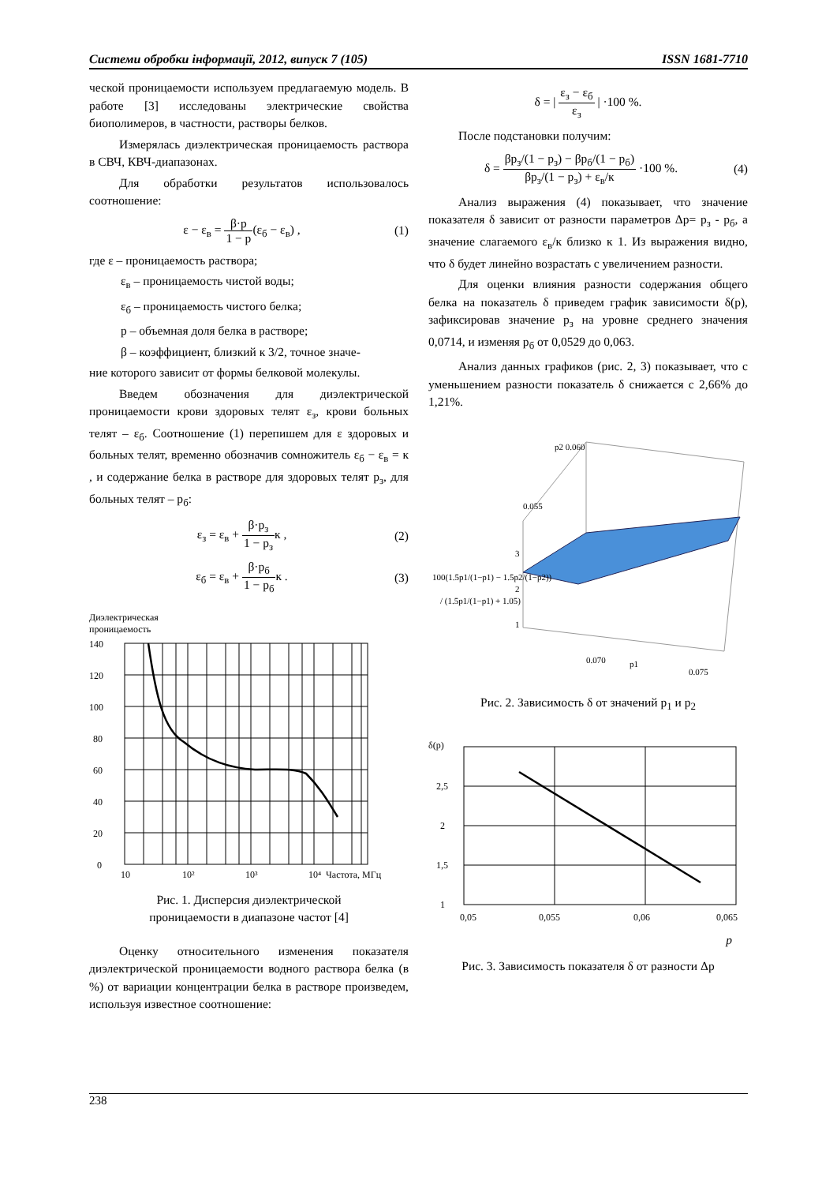Системи обробки інформації, 2012, випуск 7 (105) ISSN 1681-7710
ческой проницаемости используем предлагаемую модель. В работе [3] исследованы электрические свойства биополимеров, в частности, растворы белков.
Измерялась диэлектрическая проницаемость раствора в СВЧ, КВЧ-диапазонах.
Для обработки результатов использовалось соотношение:
ε − ε<sub>в</sub> = β·p 1 − p (ε<sub>б</sub> − ε<sub>в</sub>) , (1)
где ε – проницаемость раствора;
ε<sub>в</sub> – проницаемость чистой воды;
ε<sub>б</sub> – проницаемость чистого белка;
p – объемная доля белка в растворе;
β – коэффициент, близкий к 3/2, точное значе-
ние которого зависит от формы белковой молекулы.
Введем обозначения для диэлектрической проницаемости крови здоровых телят ε<sub>з</sub>, крови больных телят – ε<sub>б</sub>. Соотношение (1) перепишем для ε здоровых и больных телят, временно обозначив сомножитель ε<sub>б</sub> − ε<sub>в</sub> = к , и содержание белка в растворе для здоровых телят p<sub>з</sub>, для больных телят – p<sub>б</sub>:
ε<sub>з</sub> = ε<sub>в</sub> + β·p<sub>з</sub> 1 − p<sub>з</sub> к , (2)
ε<sub>б</sub> = ε<sub>в</sub> + β·p<sub>б</sub> 1 − p<sub>б</sub> к . (3)
Диэлектрическая
проницаемость
140
120
100
80
60
40
20
0
10
10²
10³
10⁴
Частота, МГц
Рис. 1. Дисперсия диэлектрической
проницаемости в диапазоне частот [4]
Оценку относительного изменения показателя диэлектрической проницаемости водного раствора белка (в %) от вариации концентрации белка в растворе произведем, используя известное соотношение:
δ = | ε<sub>з</sub> − ε<sub>б</sub> ε<sub>з</sub> | ·100 %.
После подстановки получим:
δ = βp<sub>з</sub>/(1 − p<sub>з</sub>) − βp<sub>б</sub>/(1 − p<sub>б</sub>) βp<sub>з</sub>/(1 − p<sub>з</sub>) + ε<sub>в</sub>/к ·100 %. (4)
Анализ выражения (4) показывает, что значение показателя δ зависит от разности параметров Δp= p<sub>з</sub> - p<sub>б</sub>, а значение слагаемого ε<sub>в</sub>/к близко к 1. Из выражения видно, что δ будет линейно возрастать с увеличением разности.
Для оценки влияния разности содержания общего белка на показатель δ приведем график зависимости δ(p), зафиксировав значение p<sub>з</sub> на уровне среднего значения 0,0714, и изменяя p<sub>б</sub> от 0,0529 до 0,063.
Анализ данных графиков (рис. 2, 3) показывает, что с уменьшением разности показатель δ снижается с 2,66% до 1,21%.
p2 0.060
0.055
3
2
1
100(1.5p1/(1−p1) − 1.5p2/(1−p2))
/ (1.5p1/(1−p1) + 1.05)
0.070
p1
0.075
Рис. 2. Зависимость δ от значений p<sub>1</sub> и p<sub>2</sub>
δ(p)
2,5
2
1,5
1
0,05
0,055
0,06
0,065
p
Рис. 3. Зависимость показателя δ от разности Δp
238